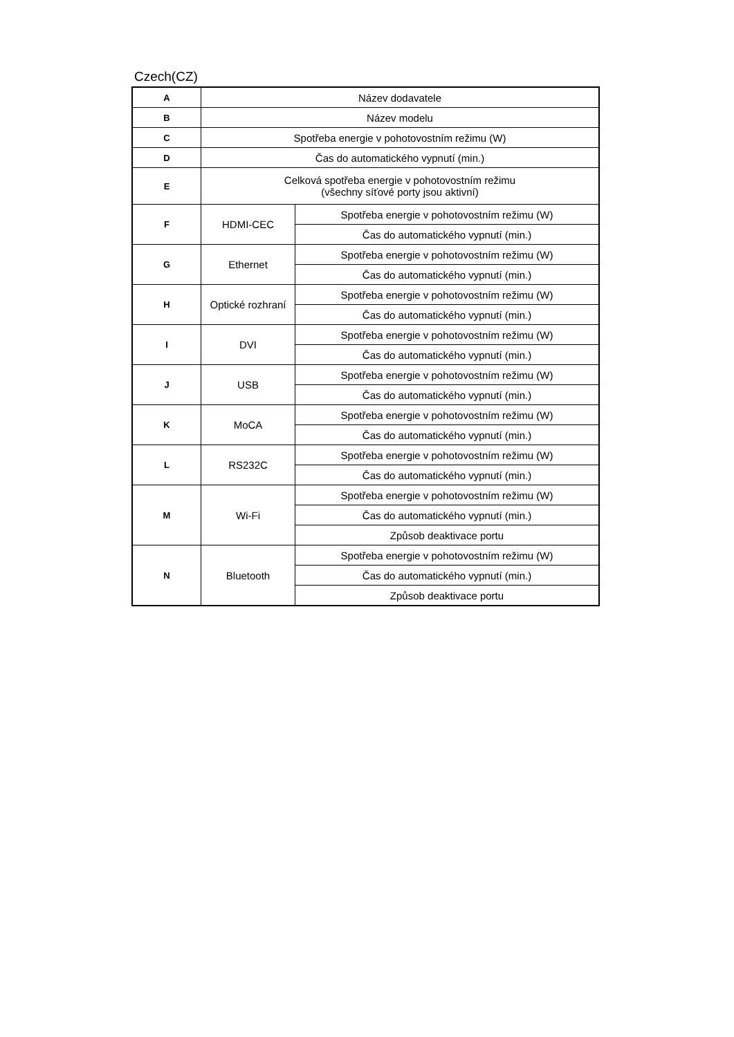Czech(CZ)
| A | Název dodavatele | |
| B | Název modelu | |
| C | Spotřeba energie v pohotovostním režimu (W) | |
| D | Čas do automatického vypnutí (min.) | |
| E | Celková spotřeba energie v pohotovostním režimu (všechny síťové porty jsou aktivní) | |
| F | HDMI-CEC | Spotřeba energie v pohotovostním režimu (W) |
| | | Čas do automatického vypnutí (min.) |
| G | Ethernet | Spotřeba energie v pohotovostním režimu (W) |
| | | Čas do automatického vypnutí (min.) |
| H | Optické rozhraní | Spotřeba energie v pohotovostním režimu (W) |
| | | Čas do automatického vypnutí (min.) |
| I | DVI | Spotřeba energie v pohotovostním režimu (W) |
| | | Čas do automatického vypnutí (min.) |
| J | USB | Spotřeba energie v pohotovostním režimu (W) |
| | | Čas do automatického vypnutí (min.) |
| K | MoCA | Spotřeba energie v pohotovostním režimu (W) |
| | | Čas do automatického vypnutí (min.) |
| L | RS232C | Spotřeba energie v pohotovostním režimu (W) |
| | | Čas do automatického vypnutí (min.) |
| M | Wi-Fi | Spotřeba energie v pohotovostním režimu (W) |
| | | Čas do automatického vypnutí (min.) |
| | | Způsob deaktivace portu |
| N | Bluetooth | Spotřeba energie v pohotovostním režimu (W) |
| | | Čas do automatického vypnutí (min.) |
| | | Způsob deaktivace portu |